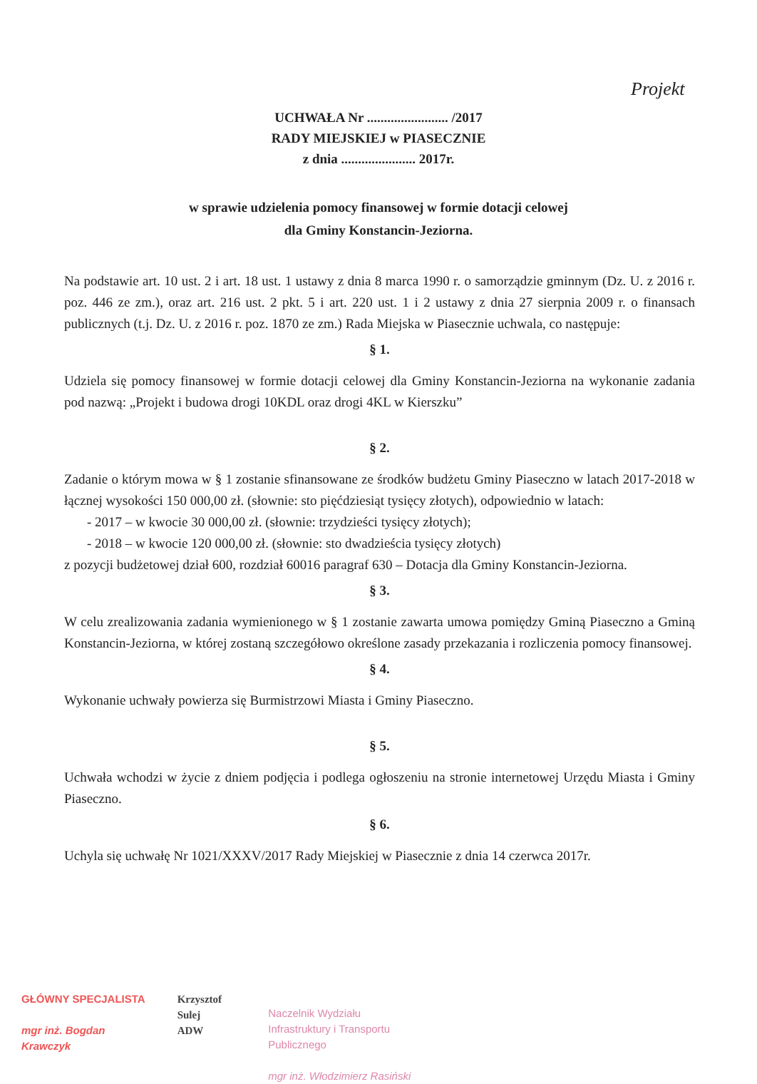Projekt
UCHWAŁA Nr ........................ /2017
RADY MIEJSKIEJ w PIASECZNIE
z dnia ...................... 2017r.
w sprawie udzielenia pomocy finansowej w formie dotacji celowej
dla Gminy Konstancin-Jeziorna.
Na podstawie art. 10 ust. 2 i art. 18 ust. 1 ustawy z dnia 8 marca 1990 r. o samorządzie gminnym (Dz. U. z 2016 r. poz. 446 ze zm.), oraz art. 216 ust. 2 pkt. 5 i art. 220 ust. 1 i 2 ustawy z dnia 27 sierpnia 2009 r. o finansach publicznych (t.j. Dz. U. z 2016 r. poz. 1870 ze zm.) Rada Miejska w Piasecznie uchwala, co następuje:
§ 1.
Udziela się pomocy finansowej w formie dotacji celowej dla Gminy Konstancin-Jeziorna na wykonanie zadania pod nazwą: „Projekt i budowa drogi 10KDL oraz drogi 4KL w Kierszku”
§ 2.
Zadanie o którym mowa w § 1 zostanie sfinansowane ze środków budżetu Gminy Piaseczno w latach 2017-2018 w łącznej wysokości 150 000,00 zł. (słownie: sto pięćdziesiąt tysięcy złotych), odpowiednio w latach:
- 2017 – w kwocie 30 000,00 zł. (słownie: trzydzieści tysięcy złotych);
- 2018 – w kwocie 120 000,00 zł. (słownie: sto dwadzieścia tysięcy złotych)
z pozycji budżetowej dział 600, rozdział 60016 paragraf 630 – Dotacja dla Gminy Konstancin-Jeziorna.
§ 3.
W celu zrealizowania zadania wymienionego w § 1 zostanie zawarta umowa pomiędzy Gminą Piaseczno a Gminą Konstancin-Jeziorna, w której zostaną szczegółowo określone zasady przekazania i rozliczenia pomocy finansowej.
§ 4.
Wykonanie uchwały powierza się Burmistrzowi Miasta i Gminy Piaseczno.
§ 5.
Uchwała wchodzi w życie z dniem podjęcia i podlega ogłoszeniu na stronie internetowej Urzędu Miasta i Gminy Piaseczno.
§ 6.
Uchyla się uchwałę Nr 1021/XXXV/2017 Rady Miejskiej w Piasecznie z dnia 14 czerwca 2017r.
GŁÓWNY SPECJALISTA
mgr inż. Bogdan Krawczyk
Krzysztof Sulej
ADW
Naczelnik Wydziału
Infrastruktury i Transportu Publicznego
mgr inż. Włodzimierz Rasiński